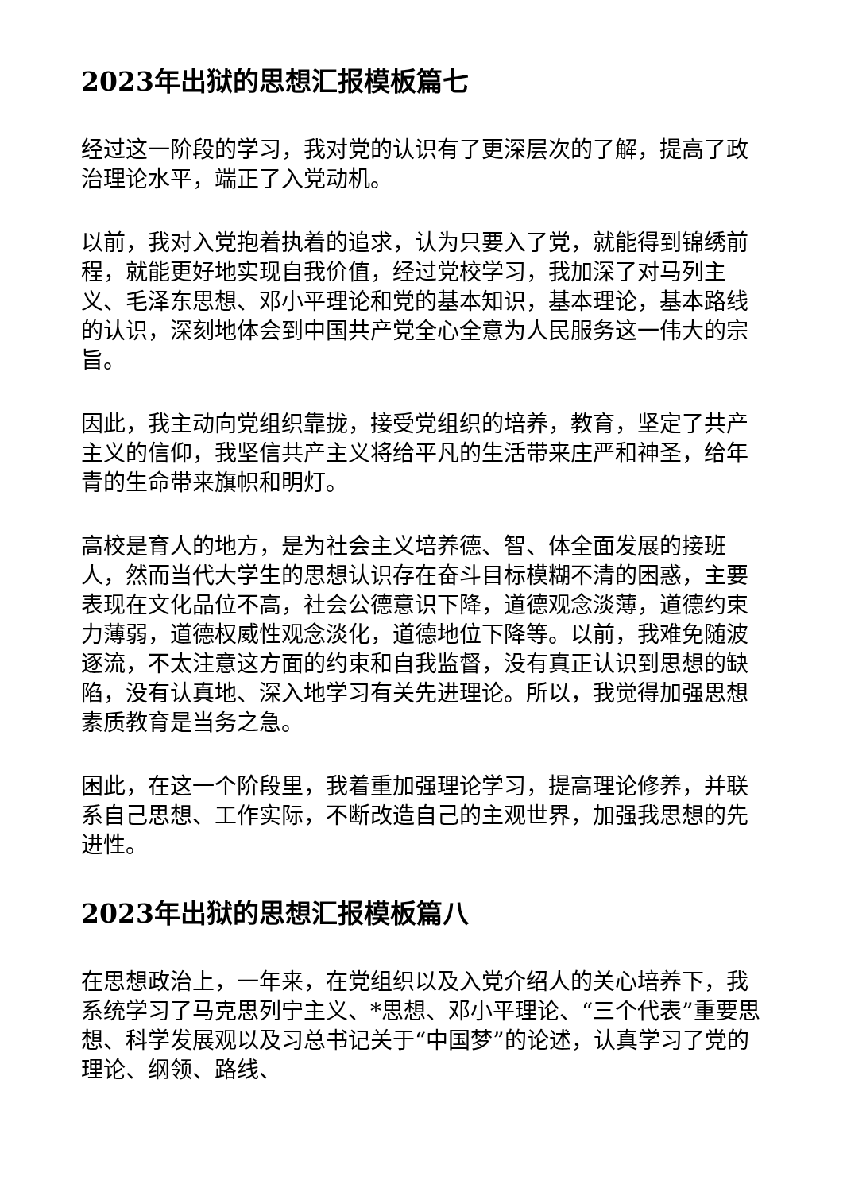2023年出狱的思想汇报模板篇七
经过这一阶段的学习，我对党的认识有了更深层次的了解，提高了政治理论水平，端正了入党动机。
以前，我对入党抱着执着的追求，认为只要入了党，就能得到锦绣前程，就能更好地实现自我价值，经过党校学习，我加深了对马列主义、毛泽东思想、邓小平理论和党的基本知识，基本理论，基本路线的认识，深刻地体会到中国共产党全心全意为人民服务这一伟大的宗旨。
因此，我主动向党组织靠拢，接受党组织的培养，教育，坚定了共产主义的信仰，我坚信共产主义将给平凡的生活带来庄严和神圣，给年青的生命带来旗帜和明灯。
高校是育人的地方，是为社会主义培养德、智、体全面发展的接班人，然而当代大学生的思想认识存在奋斗目标模糊不清的困惑，主要表现在文化品位不高，社会公德意识下降，道德观念淡薄，道德约束力薄弱，道德权威性观念淡化，道德地位下降等。以前，我难免随波逐流，不太注意这方面的约束和自我监督，没有真正认识到思想的缺陷，没有认真地、深入地学习有关先进理论。所以，我觉得加强思想素质教育是当务之急。
困此，在这一个阶段里，我着重加强理论学习，提高理论修养，并联系自己思想、工作实际，不断改造自己的主观世界，加强我思想的先进性。
2023年出狱的思想汇报模板篇八
在思想政治上，一年来，在党组织以及入党介绍人的关心培养下，我系统学习了马克思列宁主义、*思想、邓小平理论、“三个代表”重要思想、科学发展观以及习总书记关于“中国梦”的论述，认真学习了党的理论、纲领、路线、